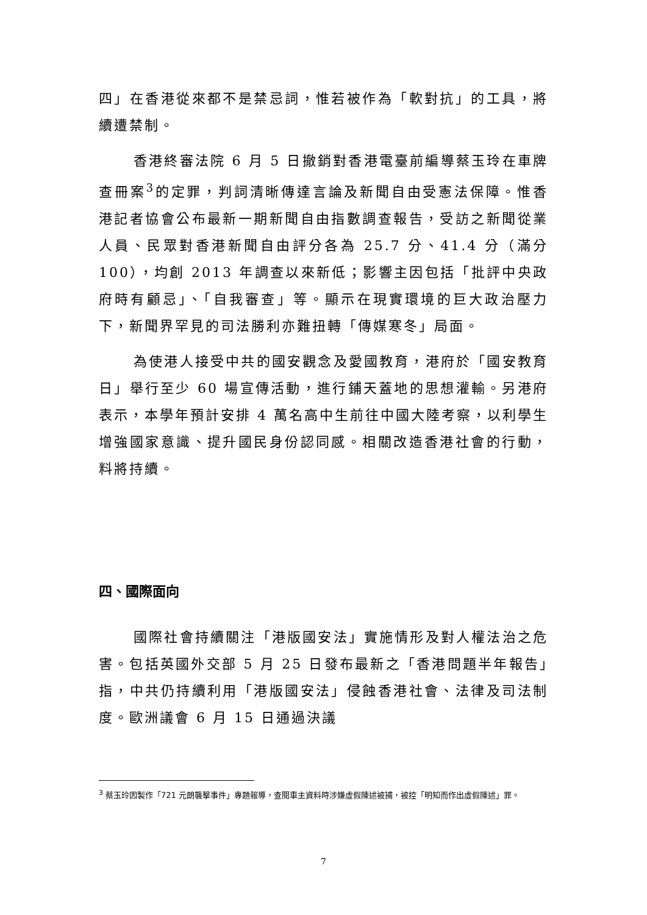四」在香港從來都不是禁忌詞，惟若被作為「軟對抗」的工具，將續遭禁制。
香港終審法院 6 月 5 日撤銷對香港電臺前編導蔡玉玲在車牌查冊案<sup>3</sup>的定罪，判詞清晰傳達言論及新聞自由受憲法保障。惟香港記者協會公布最新一期新聞自由指數調查報告，受訪之新聞從業人員、民眾對香港新聞自由評分各為 25.7 分、41.4 分（滿分 100），均創 2013 年調查以來新低；影響主因包括「批評中央政府時有顧忌」、「自我審查」等。顯示在現實環境的巨大政治壓力下，新聞界罕見的司法勝利亦難扭轉「傳媒寒冬」局面。
為使港人接受中共的國安觀念及愛國教育，港府於「國安教育日」舉行至少 60 場宣傳活動，進行鋪天蓋地的思想灌輸。另港府表示，本學年預計安排 4 萬名高中生前往中國大陸考察，以利學生增強國家意識、提升國民身份認同感。相關改造香港社會的行動，料將持續。
四、國際面向
國際社會持續關注「港版國安法」實施情形及對人權法治之危害。包括英國外交部 5 月 25 日發布最新之「香港問題半年報告」指，中共仍持續利用「港版國安法」侵蝕香港社會、法律及司法制度。歐洲議會 6 月 15 日通過決議
<sup>3</sup> 蔡玉玲因製作「721 元朗襲擊事件」專題報導，查閱車主資料時涉嫌虛假陳述被捕，被控「明知而作出虛假陳述」罪。
7